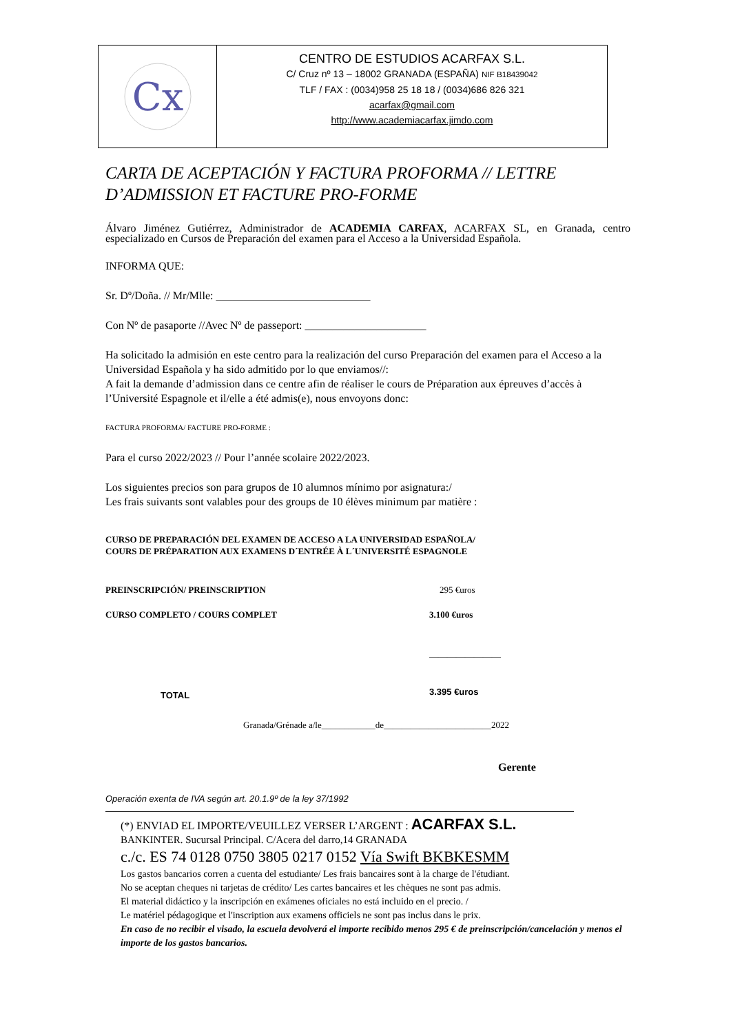Cx
CENTRO DE ESTUDIOS ACARFAX S.L.
C/ Cruz nº 13 – 18002 GRANADA (ESPAÑA) NIF B18439042
TLF / FAX : (0034)958 25 18 18 / (0034)686 826 321
acarfax@gmail.com
http://www.academiacarfax.jimdo.com
CARTA DE ACEPTACIÓN Y FACTURA PROFORMA // LETTRE D’ADMISSION ET FACTURE PRO-FORME
Álvaro Jiménez Gutiérrez, Administrador de ACADEMIA CARFAX, ACARFAX SL, en Granada, centro especializado en Cursos de Preparación del examen para el Acceso a la Universidad Española.
INFORMA QUE:
Sr. Dº/Doña. // Mr/Mlle: ____________________________
Con Nº de pasaporte //Avec Nº de passeport: ______________________
Ha solicitado la admisión en este centro para la realización del curso Preparación del examen para el Acceso a la Universidad Española y ha sido admitido por lo que enviamos//:
A fait la demande d’admission dans ce centre afin de réaliser le cours de Préparation aux épreuves d’accès à l’Université Espagnole et il/elle a été admis(e), nous envoyons donc:
FACTURA PROFORMA/ FACTURE PRO-FORME :
Para el curso 2022/2023 // Pour l’année scolaire 2022/2023.
Los siguientes precios son para grupos de 10 alumnos mínimo por asignatura:/
Les frais suivants sont valables pour des groups de 10 élèves minimum par matière :
CURSO DE PREPARACIÓN DEL EXAMEN DE ACCESO A LA UNIVERSIDAD ESPAÑOLA/
COURS DE PRÉPARATION AUX EXAMENS D´ENTRÉE À L´UNIVERSITÉ ESPAGNOLE
| PREINSCRIPCIÓN/ PREINSCRIPTION | 295 €uros |
| CURSO COMPLETO / COURS COMPLET | 3.100 €uros |
| | ________________ |
| TOTAL | 3.395 €uros |
Granada/Grénade a/le____________de________________________2022
Gerente
Operación exenta de IVA según art. 20.1.9º de la ley 37/1992
(*) ENVIAD EL IMPORTE/VEUILLEZ VERSER L’ARGENT : ACARFAX S.L.
BANKINTER. Sucursal Principal. C/Acera del darro,14 GRANADA
c./c. ES 74 0128 0750 3805 0217 0152 Vía Swift BKBKESMM
Los gastos bancarios corren a cuenta del estudiante/ Les frais bancaires sont à la charge de l'étudiant.
No se aceptan cheques ni tarjetas de crédito/ Les cartes bancaires et les chèques ne sont pas admis.
El material didáctico y la inscripción en exámenes oficiales no está incluido en el precio. /
Le matériel pédagogique et l'inscription aux examens officiels ne sont pas inclus dans le prix.
En caso de no recibir el visado, la escuela devolverá el importe recibido menos 295 € de preinscripción/cancelación y menos el importe de los gastos bancarios.